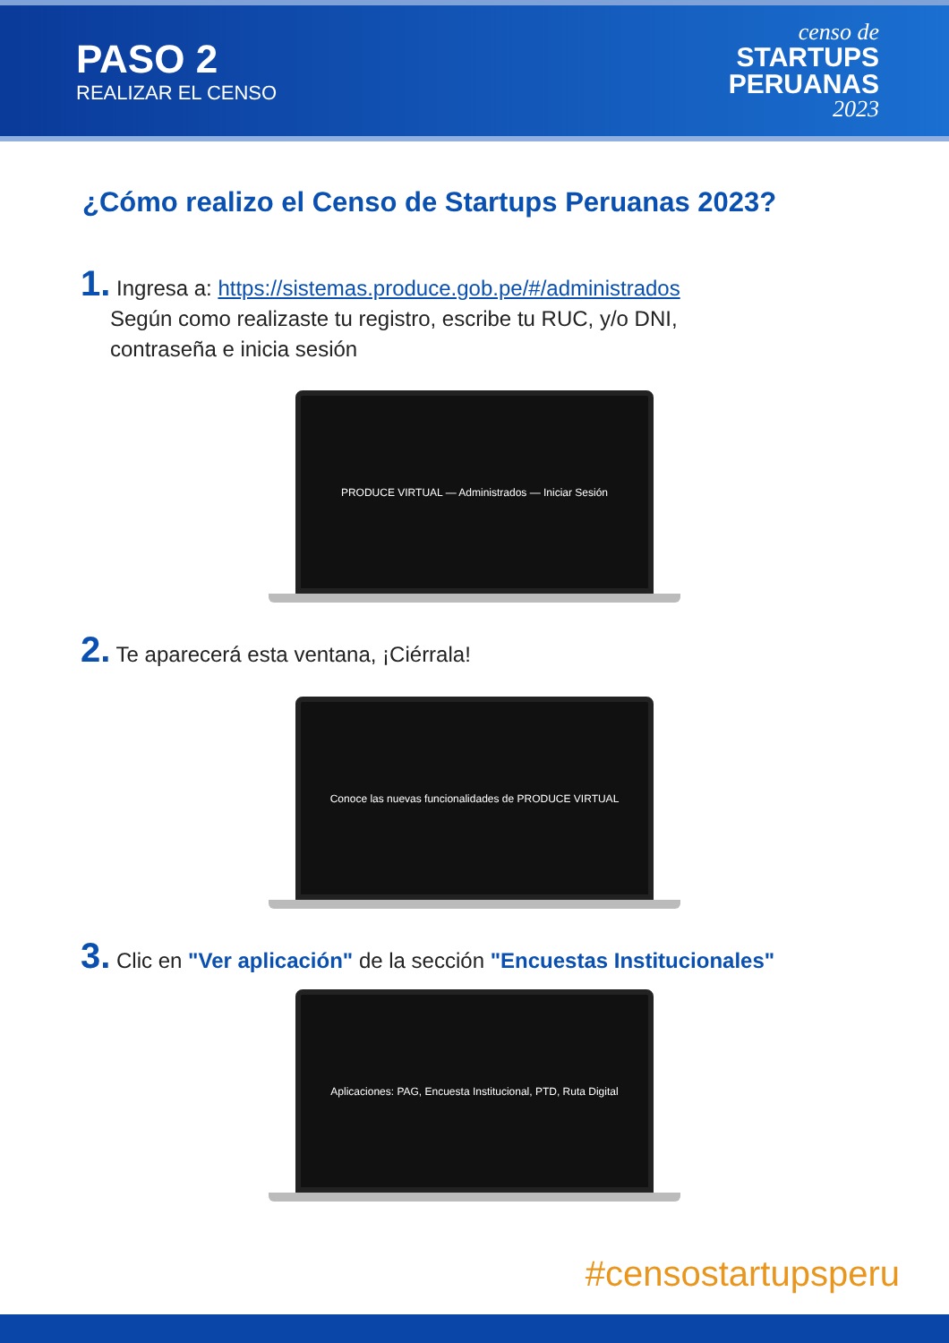PASO 2
REALIZAR EL CENSO
censo de
STARTUPS
PERUANAS
2023
¿Cómo realizo el Censo de Startups Peruanas 2023?
1. Ingresa a: https://sistemas.produce.gob.pe/#/administrados
Según como realizaste tu registro, escribe tu RUC, y/o DNI,
contraseña e inicia sesión
PRODUCE VIRTUAL — Administrados — Iniciar Sesión
2. Te aparecerá esta ventana, ¡Ciérrala!
Conoce las nuevas funcionalidades de PRODUCE VIRTUAL
3. Clic en "Ver aplicación" de la sección "Encuestas Institucionales"
Aplicaciones: PAG, Encuesta Institucional, PTD, Ruta Digital
#censostartupsperu